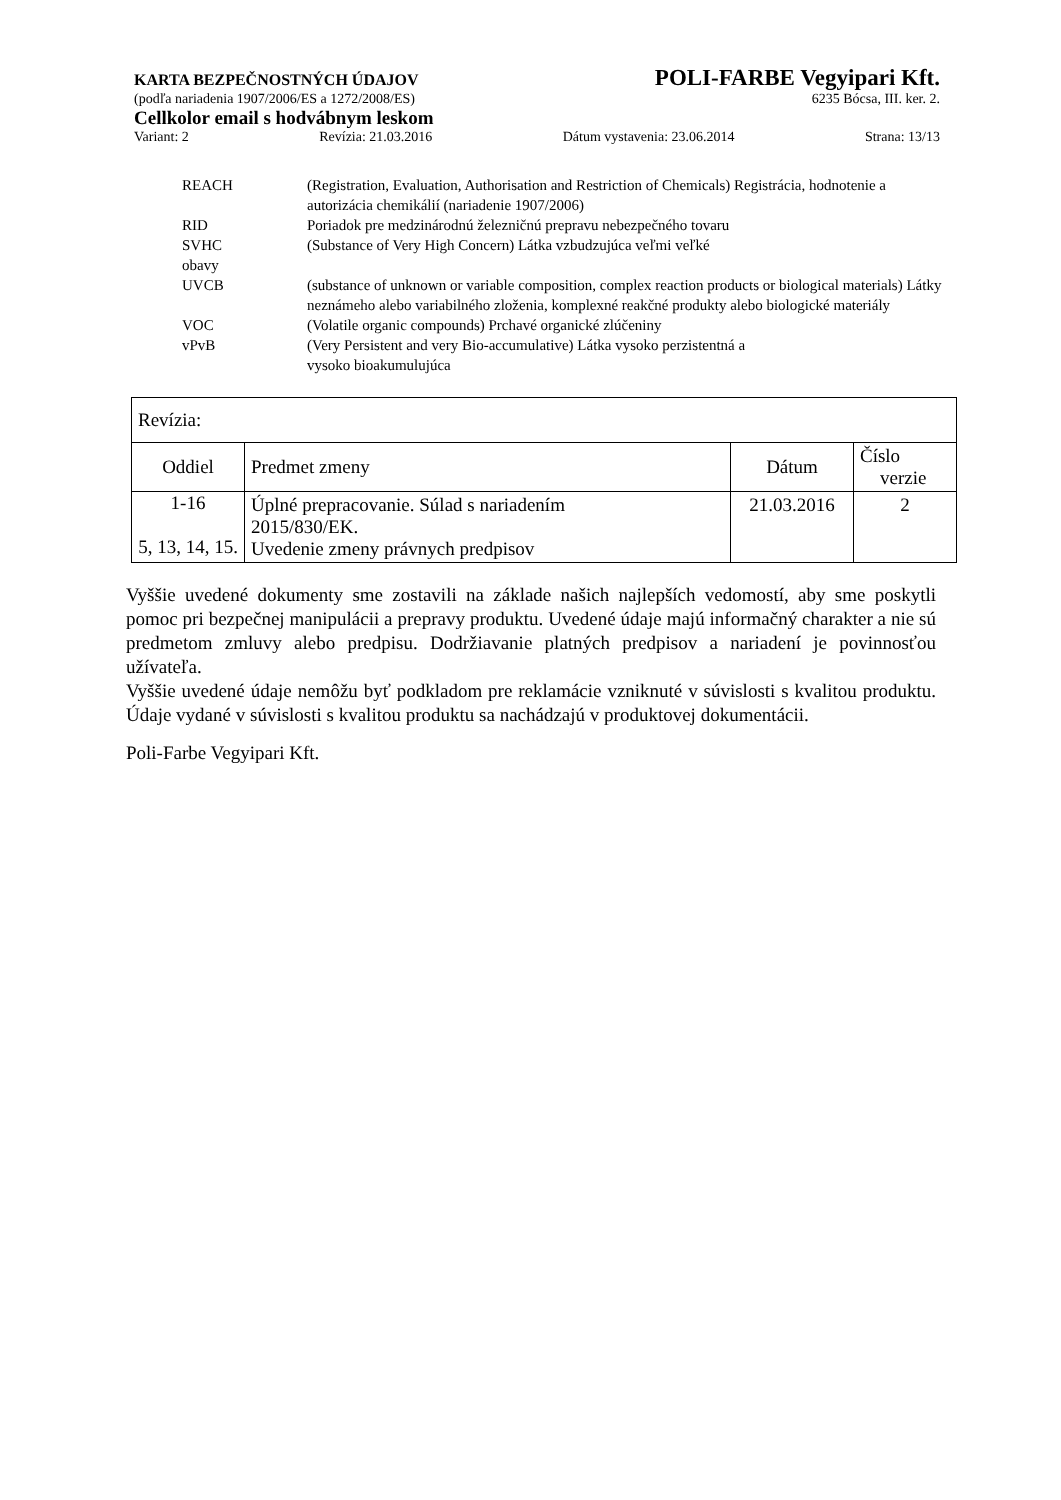KARTA BEZPEČNOSTNÝCH ÚDAJOV POLI-FARBE Vegyipari Kft.
(podľa nariadenia 1907/2006/ES a 1272/2008/ES) 6235 Bócsa, III. ker. 2.
Cellkolor email s hodvábnym leskom
Variant: 2 Revízia: 21.03.2016 Dátum vystavenia: 23.06.2014 Strana: 13/13
| REACH | (Registration, Evaluation, Authorisation and Restriction of Chemicals) Registrácia, hodnotenie a autorizácia chemikálií (nariadenie 1907/2006) |
| RID | Poriadok pre medzinárodnú železničnú prepravu nebezpečného tovaru |
| SVHC obavy | (Substance of Very High Concern) Látka vzbudzujúca veľmi veľké |
| UVCB | (substance of unknown or variable composition, complex reaction products or biological materials) Látky neznámeho alebo variabilného zloženia, komplexné reakčné produkty alebo biologické materiály |
| VOC | (Volatile organic compounds) Prchavé organické zlúčeniny |
| vPvB | (Very Persistent and very Bio-accumulative) Látka vysoko perzistentná a vysoko bioakumulujúca |
| Revízia: | | | |
| Oddiel | Predmet zmeny | Dátum | Číslo verzie |
| 1-16 5, 13, 14, 15. | Úplné prepracovanie. Súlad s nariadením 2015/830/EK. Uvedenie zmeny právnych predpisov | 21.03.2016 | 2 |
Vyššie uvedené dokumenty sme zostavili na základe našich najlepších vedomostí, aby sme poskytli pomoc pri bezpečnej manipulácii a prepravy produktu. Uvedené údaje majú informačný charakter a nie sú predmetom zmluvy alebo predpisu. Dodržiavanie platných predpisov a nariadení je povinnosťou užívateľa.
Vyššie uvedené údaje nemôžu byť podkladom pre reklamácie vzniknuté v súvislosti s kvalitou produktu. Údaje vydané v súvislosti s kvalitou produktu sa nachádzajú v produktovej dokumentácii.
Poli-Farbe Vegyipari Kft.